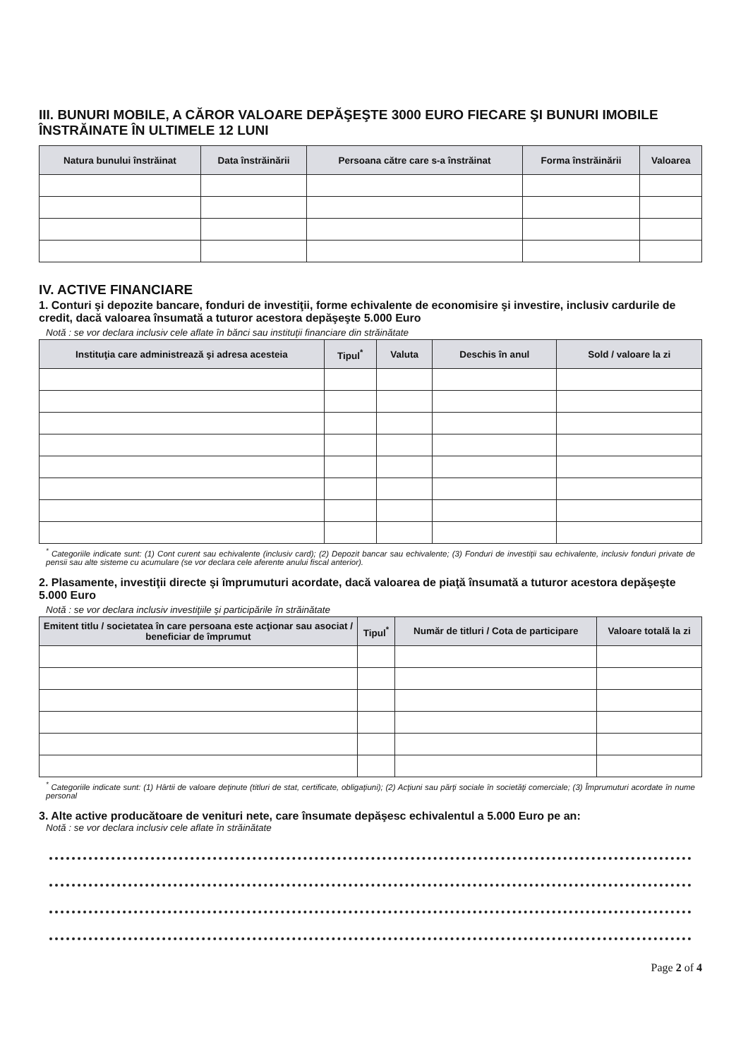III. BUNURI MOBILE, A CĂROR VALOARE DEPĂŞEŞTE 3000 EURO FIECARE ŞI BUNURI IMOBILE ÎNSTRĂINATE ÎN ULTIMELE 12 LUNI
| Natura bunului înstrăinat | Data înstrăinării | Persoana către care s-a înstrăinat | Forma înstrăinării | Valoarea |
| --- | --- | --- | --- | --- |
IV. ACTIVE FINANCIARE
1. Conturi şi depozite bancare, fonduri de investiţii, forme echivalente de economisire şi investire, inclusiv cardurile de credit, dacă valoarea însumată a tuturor acestora depăşeşte 5.000 Euro
Notă : se vor declara inclusiv cele aflate în bănci sau instituţii financiare din străinătate
| Instituţia care administrează şi adresa acesteia | Tipul<sup>*</sup> | Valuta | Deschis în anul | Sold / valoare la zi |
| --- | --- | --- | --- | --- |
<sup>*</sup> Categoriile indicate sunt: (1) Cont curent sau echivalente (inclusiv card); (2) Depozit bancar sau echivalente; (3) Fonduri de investiţii sau echivalente, inclusiv fonduri private de pensii sau alte sisteme cu acumulare (se vor declara cele aferente anului fiscal anterior).
2. Plasamente, investiţii directe şi împrumuturi acordate, dacă valoarea de piaţă însumată a tuturor acestora depăşeşte 5.000 Euro
Notă : se vor declara inclusiv investiţiile şi participările în străinătate
| Emitent titlu / societatea în care persoana este acţionar sau asociat / beneficiar de împrumut | Tipul<sup>*</sup> | Număr de titluri / Cota de participare | Valoare totală la zi |
| --- | --- | --- | --- |
<sup>*</sup> Categoriile indicate sunt: (1) Hârtii de valoare deţinute (titluri de stat, certificate, obligaţiuni); (2) Acţiuni sau părţi sociale în societăţi comerciale; (3) Împrumuturi acordate în nume personal
3. Alte active producătoare de venituri nete, care însumate depăşesc echivalentul a 5.000 Euro pe an:
Notă : se vor declara inclusiv cele aflate în străinătate
Page 2 of 4